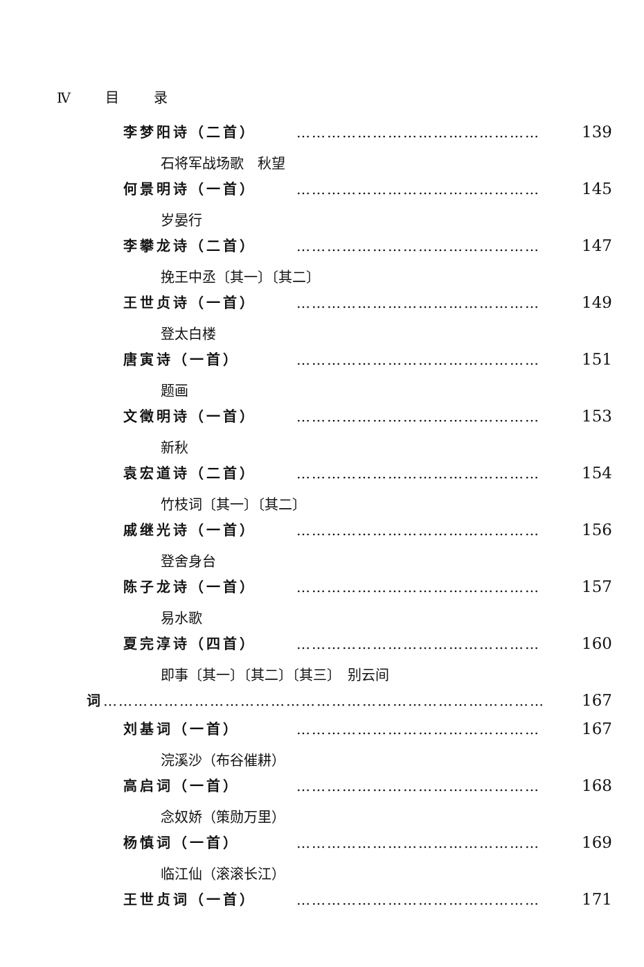Ⅳ 目 录
李梦阳诗（二首） ………………………………………… 139
石将军战场歌　秋望
何景明诗（一首） ………………………………………… 145
岁晏行
李攀龙诗（二首） ………………………………………… 147
挽王中丞〔其一〕〔其二〕
王世贞诗（一首） ………………………………………… 149
登太白楼
唐寅诗（一首） ………………………………………… 151
题画
文徵明诗（一首） ………………………………………… 153
新秋
袁宏道诗（二首） ………………………………………… 154
竹枝词〔其一〕〔其二〕
戚继光诗（一首） ………………………………………… 156
登舍身台
陈子龙诗（一首） ………………………………………… 157
易水歌
夏完淳诗（四首） ………………………………………… 160
即事〔其一〕〔其二〕〔其三〕　别云间
词 …………………………………………………………………………… 167
刘基词（一首） ………………………………………… 167
浣溪沙（布谷催耕）
高启词（一首） ………………………………………… 168
念奴娇（策勋万里）
杨慎词（一首） ………………………………………… 169
临江仙（滚滚长江）
王世贞词（一首） ………………………………………… 171